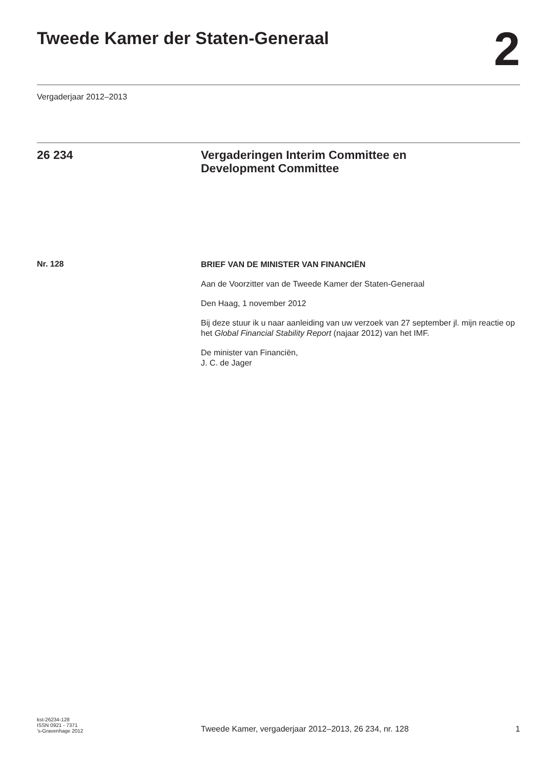Tweede Kamer der Staten-Generaal
2
Vergaderjaar 2012–2013
26 234 Vergaderingen Interim Committee en
Development Committee
Nr. 128
BRIEF VAN DE MINISTER VAN FINANCIËN
Aan de Voorzitter van de Tweede Kamer der Staten-Generaal
Den Haag, 1 november 2012
Bij deze stuur ik u naar aanleiding van uw verzoek van 27 september jl. mijn reactie op het Global Financial Stability Report (najaar 2012) van het IMF.
De minister van Financiën,
J. C. de Jager
kst-26234-128
ISSN 0921 - 7371
’s-Gravenhage 2012
Tweede Kamer, vergaderjaar 2012–2013, 26 234, nr. 128
1